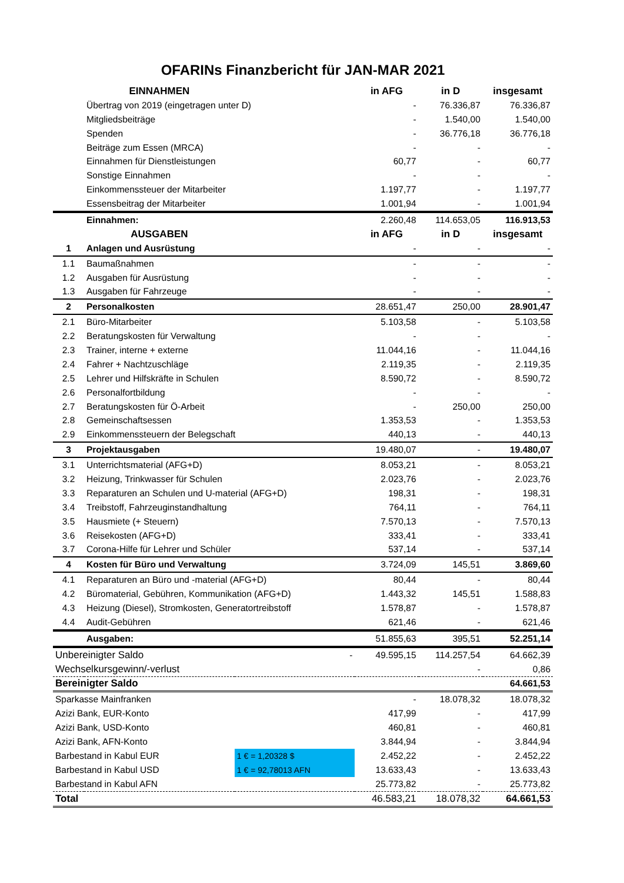OFARINs Finanzbericht für JAN-MAR 2021
| | EINNAHMEN | | in AFG | in D | insgesamt |
| --- | --- | --- | --- | --- | --- |
| | Übertrag von 2019 (eingetragen unter D) | | - | 76.336,87 | 76.336,87 |
| | Mitgliedsbeiträge | | - | 1.540,00 | 1.540,00 |
| | Spenden | | - | 36.776,18 | 36.776,18 |
| | Beiträge zum Essen (MRCA) | | - | - | - |
| | Einnahmen für Dienstleistungen | | 60,77 | - | 60,77 |
| | Sonstige Einnahmen | | - | - | - |
| | Einkommenssteuer der Mitarbeiter | | 1.197,77 | - | 1.197,77 |
| | Essensbeitrag der Mitarbeiter | | 1.001,94 | - | 1.001,94 |
| | Einnahmen: | | 2.260,48 | 114.653,05 | 116.913,53 |
| | AUSGABEN | | in AFG | in D | insgesamt |
| 1 | Anlagen und Ausrüstung | | - | - | - |
| 1.1 | Baumaßnahmen | | - | - | - |
| 1.2 | Ausgaben für Ausrüstung | | - | - | - |
| 1.3 | Ausgaben für Fahrzeuge | | - | - | - |
| 2 | Personalkosten | | 28.651,47 | 250,00 | 28.901,47 |
| 2.1 | Büro-Mitarbeiter | | 5.103,58 | - | 5.103,58 |
| 2.2 | Beratungskosten für Verwaltung | | - | - | - |
| 2.3 | Trainer, interne + externe | | 11.044,16 | - | 11.044,16 |
| 2.4 | Fahrer + Nachtzuschläge | | 2.119,35 | - | 2.119,35 |
| 2.5 | Lehrer und Hilfskräfte in Schulen | | 8.590,72 | - | 8.590,72 |
| 2.6 | Personalfortbildung | | - | - | - |
| 2.7 | Beratungskosten für Ö-Arbeit | | - | 250,00 | 250,00 |
| 2.8 | Gemeinschaftsessen | | 1.353,53 | - | 1.353,53 |
| 2.9 | Einkommenssteuern der Belegschaft | | 440,13 | - | 440,13 |
| 3 | Projektausgaben | | 19.480,07 | - | 19.480,07 |
| 3.1 | Unterrichtsmaterial (AFG+D) | | 8.053,21 | - | 8.053,21 |
| 3.2 | Heizung, Trinkwasser für Schulen | | 2.023,76 | - | 2.023,76 |
| 3.3 | Reparaturen an Schulen und U-material (AFG+D) | | 198,31 | - | 198,31 |
| 3.4 | Treibstoff, Fahrzeuginstandhaltung | | 764,11 | - | 764,11 |
| 3.5 | Hausmiete (+ Steuern) | | 7.570,13 | - | 7.570,13 |
| 3.6 | Reisekosten (AFG+D) | | 333,41 | - | 333,41 |
| 3.7 | Corona-Hilfe für Lehrer und Schüler | | 537,14 | - | 537,14 |
| 4 | Kosten für Büro und Verwaltung | | 3.724,09 | 145,51 | 3.869,60 |
| 4.1 | Reparaturen an Büro und -material (AFG+D) | | 80,44 | - | 80,44 |
| 4.2 | Büromaterial, Gebühren, Kommunikation (AFG+D) | | 1.443,32 | 145,51 | 1.588,83 |
| 4.3 | Heizung (Diesel), Stromkosten, Generatortreibstoff | | 1.578,87 | - | 1.578,87 |
| 4.4 | Audit-Gebühren | | 621,46 | - | 621,46 |
| | Ausgaben: | | 51.855,63 | 395,51 | 52.251,14 |
| Unbereinigter Saldo | | - | 49.595,15 | 114.257,54 | 64.662,39 |
| Wechselkursgewinn/-verlust | | | | - | 0,86 |
| Bereinigter Saldo | | | | | 64.661,53 |
| Sparkasse Mainfranken | | | - | 18.078,32 | 18.078,32 |
| Azizi Bank, EUR-Konto | | | 417,99 | - | 417,99 |
| Azizi Bank, USD-Konto | | | 460,81 | - | 460,81 |
| Azizi Bank, AFN-Konto | | | 3.844,94 | - | 3.844,94 |
| Barbestand in Kabul EUR | | 1 € = 1,20328 $ | 2.452,22 | - | 2.452,22 |
| Barbestand in Kabul USD | | 1 € = 92,78013 AFN | 13.633,43 | - | 13.633,43 |
| Barbestand in Kabul AFN | | | 25.773,82 | - | 25.773,82 |
| Total | | | 46.583,21 | 18.078,32 | 64.661,53 |